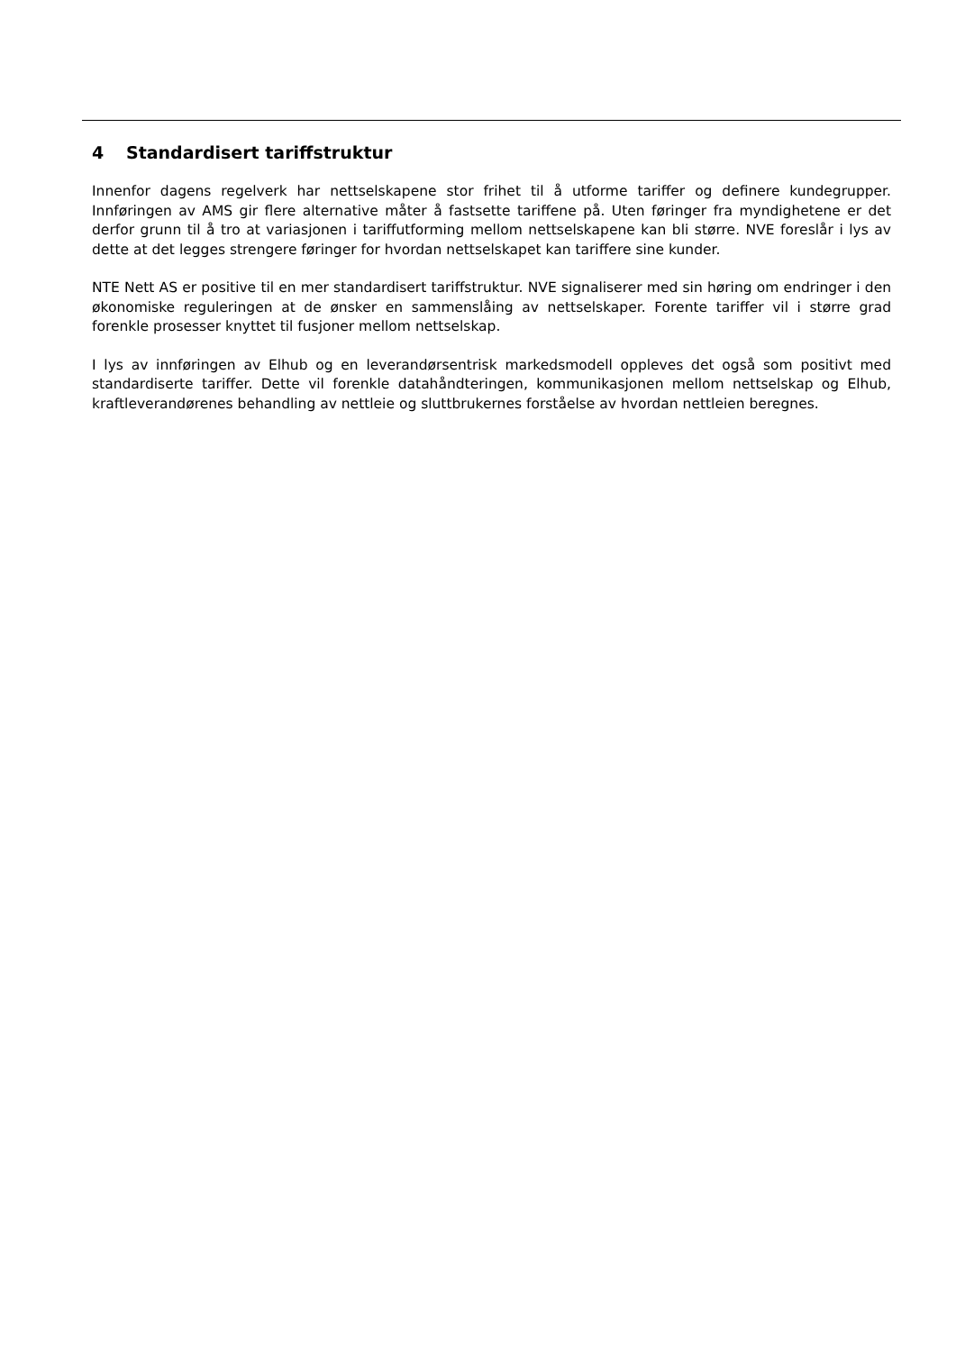4 Standardisert tariffstruktur
Innenfor dagens regelverk har nettselskapene stor frihet til å utforme tariffer og definere kundegrupper. Innføringen av AMS gir flere alternative måter å fastsette tariffene på. Uten føringer fra myndighetene er det derfor grunn til å tro at variasjonen i tariffutforming mellom nettselskapene kan bli større. NVE foreslår i lys av dette at det legges strengere føringer for hvordan nettselskapet kan tariffere sine kunder.
NTE Nett AS er positive til en mer standardisert tariffstruktur. NVE signaliserer med sin høring om endringer i den økonomiske reguleringen at de ønsker en sammenslåing av nettselskaper. Forente tariffer vil i større grad forenkle prosesser knyttet til fusjoner mellom nettselskap.
I lys av innføringen av Elhub og en leverandørsentrisk markedsmodell oppleves det også som positivt med standardiserte tariffer. Dette vil forenkle datahåndteringen, kommunikasjonen mellom nettselskap og Elhub, kraftleverandørenes behandling av nettleie og sluttbrukernes forståelse av hvordan nettleien beregnes.